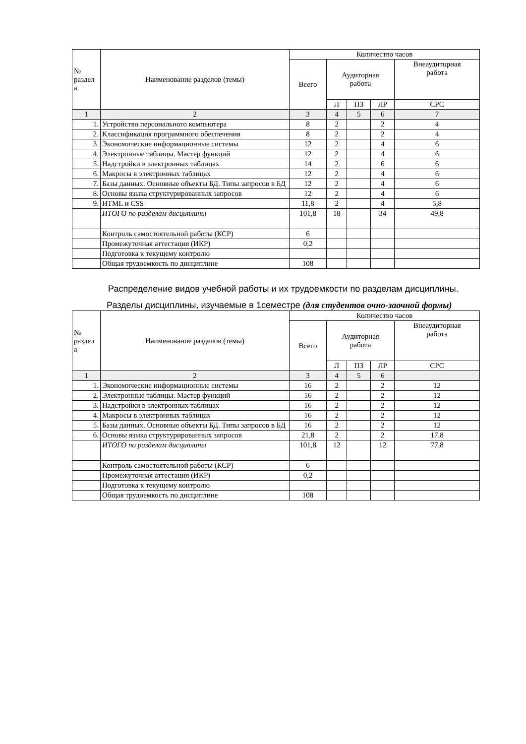| № раздел а | Наименование разделов (темы) | Количество часов | | | | |
| --- | --- | --- | --- | --- | --- | --- |
| | | Всего | Аудиторная работа | | | Внеаудиторная работа |
| | | | Л | ПЗ | ЛР | СРС |
| 1 | 2 | 3 | 4 | 5 | 6 | 7 |
| 1. | Устройство персонального компьютера | 8 | 2 | | 2 | 4 |
| 2. | Классификация программного обеспечения | 8 | 2 | | 2 | 4 |
| 3. | Экономические информационные системы | 12 | 2 | | 4 | 6 |
| 4. | Электронные таблицы. Мастер функций | 12 | 2 | | 4 | 6 |
| 5. | Надстройки в электронных таблицах | 14 | 2 | | 6 | 6 |
| 6. | Макросы в электронных таблицах | 12 | 2 | | 4 | 6 |
| 7. | Базы данных. Основные объекты БД. Типы запросов в БД | 12 | 2 | | 4 | 6 |
| 8. | Основы языка структурированных запросов | 12 | 2 | | 4 | 6 |
| 9. | HTML и CSS | 11,8 | 2 | | 4 | 5,8 |
| | ИТОГО по разделам дисциплины | 101,8 | 18 | | 34 | 49,8 |
| | Контроль самостоятельной работы (КСР) | 6 | | | | |
| | Промежуточная аттестация (ИКР) | 0,2 | | | | |
| | Подготовка к текущему контролю | | | | | |
| | Общая трудоемкость по дисциплине | 108 | | | | |
Распределение видов учебной работы и их трудоемкости по разделам дисциплины.
Разделы дисциплины, изучаемые в 1семестре (для студентов очно-заочной формы)
| № раздел а | Наименование разделов (темы) | Количество часов | | | | |
| --- | --- | --- | --- | --- | --- | --- |
| | | Всего | Аудиторная работа | | | Внеаудиторная работа |
| | | | Л | ПЗ | ЛР | СРС |
| 1 | 2 | 3 | 4 | 5 | 6 | |
| 1. | Экономические информационные системы | 16 | 2 | | 2 | 12 |
| 2. | Электронные таблицы. Мастер функций | 16 | 2 | | 2 | 12 |
| 3. | Надстройки в электронных таблицах | 16 | 2 | | 2 | 12 |
| 4. | Макросы в электронных таблицах | 16 | 2 | | 2 | 12 |
| 5. | Базы данных. Основные объекты БД. Типы запросов в БД | 16 | 2 | | 2 | 12 |
| 6. | Основы языка структурированных запросов | 21,8 | 2 | | 2 | 17,8 |
| | ИТОГО по разделам дисциплины | 101,8 | 12 | | 12 | 77,8 |
| | Контроль самостоятельной работы (КСР) | 6 | | | | |
| | Промежуточная аттестация (ИКР) | 0,2 | | | | |
| | Подготовка к текущему контролю | | | | | |
| | Общая трудоемкость по дисциплине | 108 | | | | |